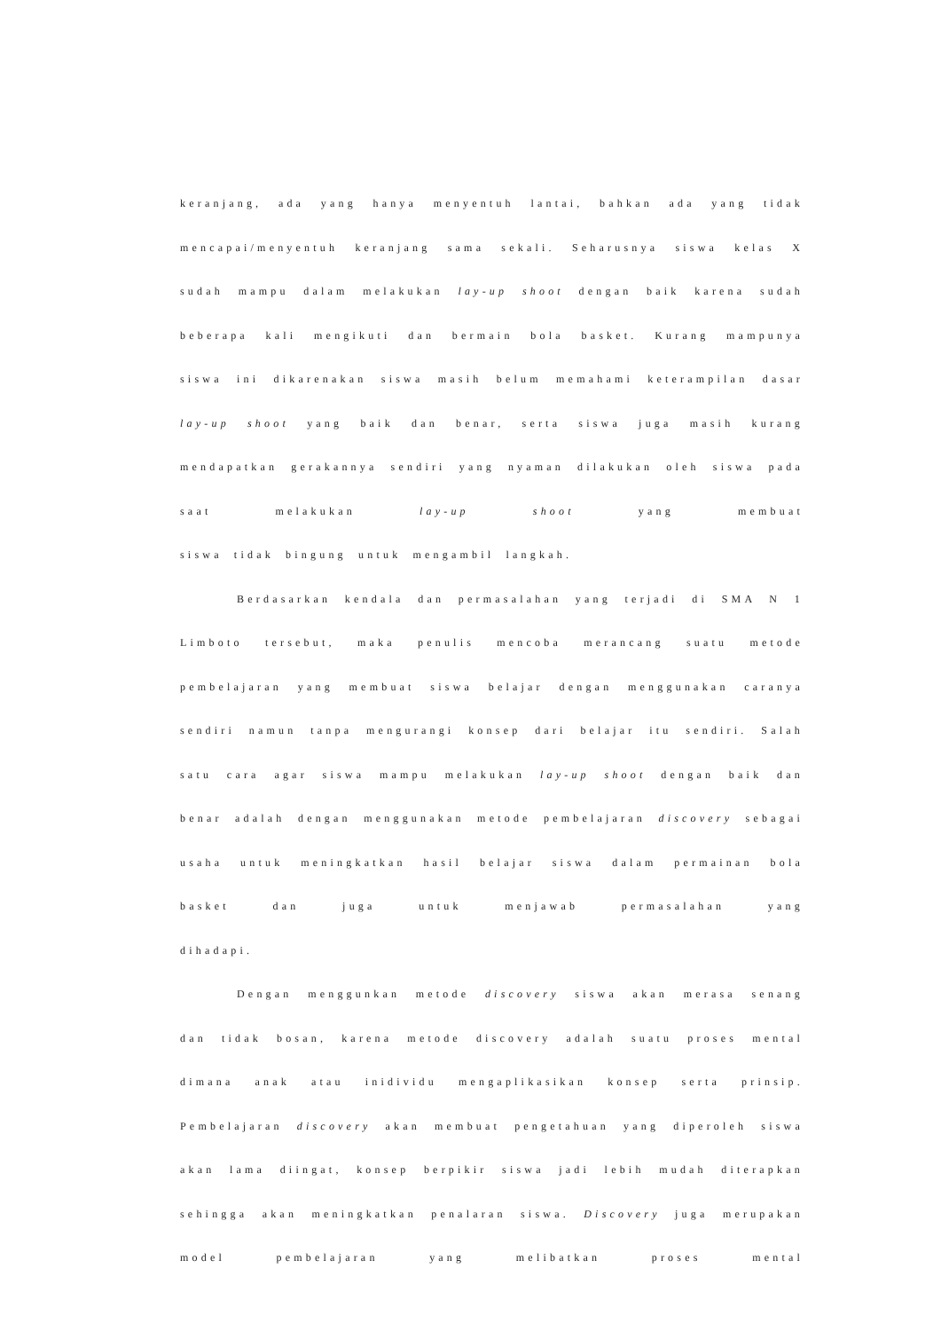keranjang, ada yang hanya menyentuh lantai, bahkan ada yang tidak mencapai/menyentuh keranjang sama sekali. Seharusnya siswa kelas X sudah mampu dalam melakukan lay-up shoot dengan baik karena sudah beberapa kali mengikuti dan bermain bola basket. Kurang mampunya siswa ini dikarenakan siswa masih belum memahami keterampilan dasar lay-up shoot yang baik dan benar, serta siswa juga masih kurang mendapatkan gerakannya sendiri yang nyaman dilakukan oleh siswa pada saat melakukan lay-up shoot yang membuat
siswa tidak bingung untuk mengambil langkah.
Berdasarkan kendala dan permasalahan yang terjadi di SMA N 1 Limboto tersebut, maka penulis mencoba merancang suatu metode pembelajaran yang membuat siswa belajar dengan menggunakan caranya sendiri namun tanpa mengurangi konsep dari belajar itu sendiri. Salah satu cara agar siswa mampu melakukan lay-up shoot dengan baik dan benar adalah dengan menggunakan metode pembelajaran discovery sebagai usaha untuk meningkatkan hasil belajar siswa dalam permainan bola basket dan juga untuk menjawab permasalahan yang
dihadapi.
Dengan menggunkan metode discovery siswa akan merasa senang dan tidak bosan, karena metode discovery adalah suatu proses mental dimana anak atau inidividu mengaplikasikan konsep serta prinsip. Pembelajaran discovery akan membuat pengetahuan yang diperoleh siswa akan lama diingat, konsep berpikir siswa jadi lebih mudah diterapkan sehingga akan meningkatkan penalaran siswa. Discovery juga merupakan model pembelajaran yang melibatkan proses mental